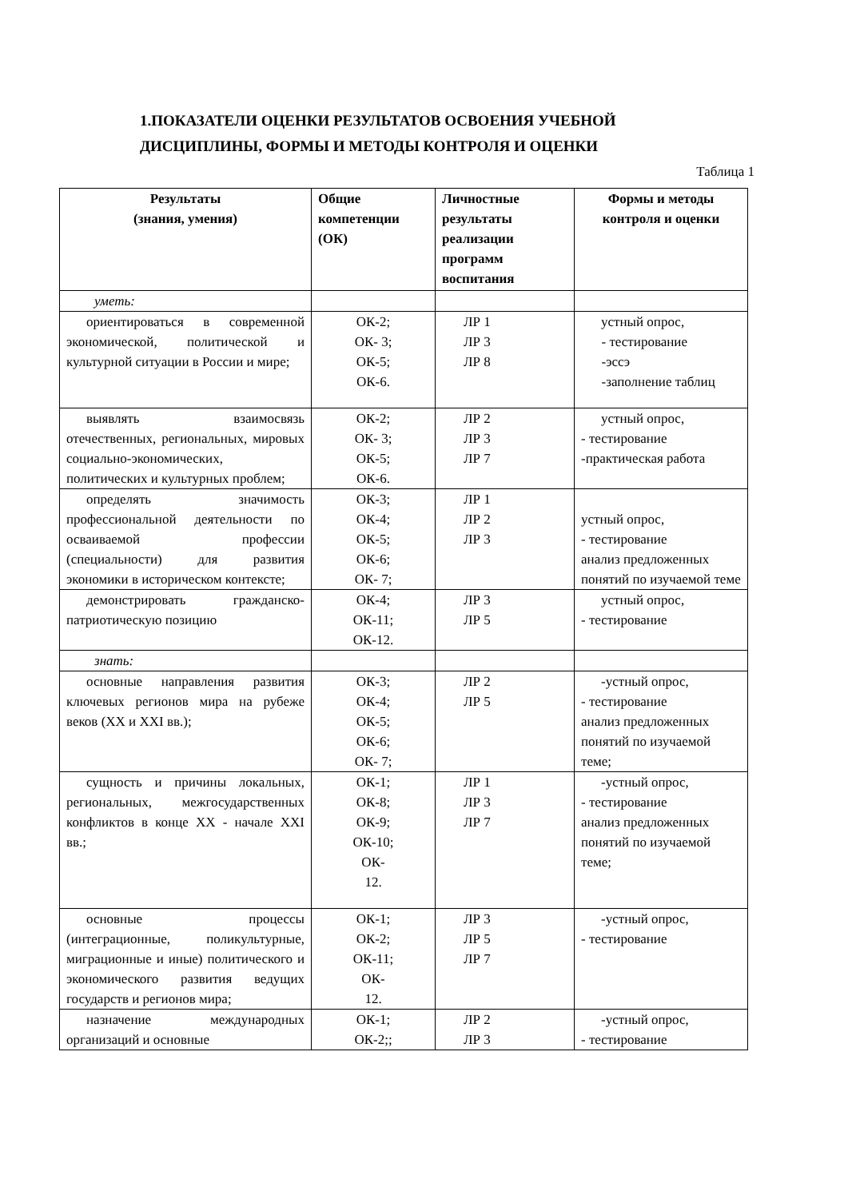1.ПОКАЗАТЕЛИ ОЦЕНКИ РЕЗУЛЬТАТОВ ОСВОЕНИЯ УЧЕБНОЙ ДИСЦИПЛИНЫ, ФОРМЫ И МЕТОДЫ КОНТРОЛЯ И ОЦЕНКИ
Таблица 1
| Результаты (знания, умения) | Общие компетенции (ОК) | Личностные результаты реализации программ воспитания | Формы и методы контроля и оценки |
| --- | --- | --- | --- |
| уметь: | | | |
| ориентироваться в современной экономической, политической и культурной ситуации в России и мире; | ОК-2; ОК- 3; ОК-5; ОК-6. | ЛР 1 ЛР 3 ЛР 8 | устный опрос, - тестирование -эссэ -заполнение таблиц |
| выявлять взаимосвязь отечественных, региональных, мировых социально-экономических, политических и культурных проблем; | ОК-2; ОК- 3; ОК-5; ОК-6. | ЛР 2 ЛР 3 ЛР 7 | устный опрос, - тестирование -практическая работа |
| определять значимость профессиональной деятельности по осваиваемой профессии (специальности) для развития экономики в историческом контексте; | ОК-3; ОК-4; ОК-5; ОК-6; ОК- 7; | ЛР 1 ЛР 2 ЛР 3 | устный опрос, - тестирование анализ предложенных понятий по изучаемой теме |
| демонстрировать гражданско-патриотическую позицию | ОК-4; ОК-11; ОК-12. | ЛР 3 ЛР 5 | устный опрос, - тестирование |
| знать: | | | |
| основные направления развития ключевых регионов мира на рубеже веков (XX и XXI вв.); | ОК-3; ОК-4; ОК-5; ОК-6; ОК- 7; | ЛР 2 ЛР 5 | -устный опрос, - тестирование анализ предложенных понятий по изучаемой теме; |
| сущность и причины локальных, региональных, межгосударственных конфликтов в конце XX - начале XXI вв.; | ОК-1; ОК-8; ОК-9; ОК-10; ОК- 12. | ЛР 1 ЛР 3 ЛР 7 | -устный опрос, - тестирование анализ предложенных понятий по изучаемой теме; |
| основные процессы (интеграционные, поликультурные, миграционные и иные) политического и экономического развития ведущих государств и регионов мира; | ОК-1; ОК-2; ОК-11; ОК- 12. | ЛР 3 ЛР 5 ЛР 7 | -устный опрос, - тестирование |
| назначение международных организаций и основные | ОК-1; ОК-2;; | ЛР 2 ЛР 3 | -устный опрос, - тестирование |